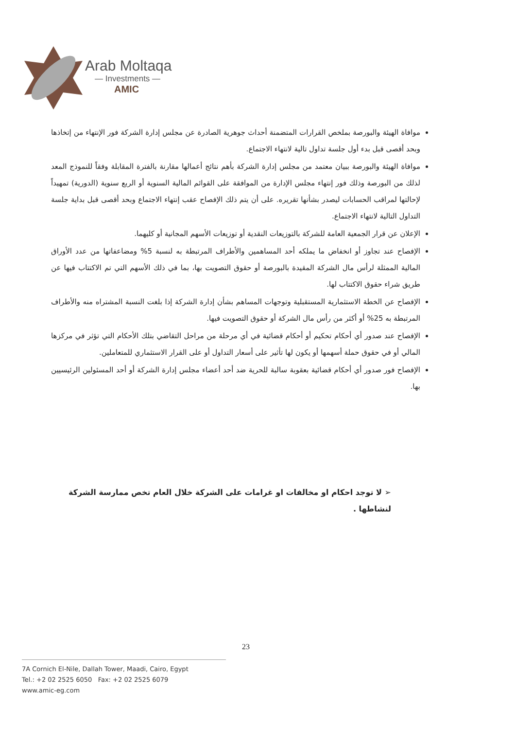Arab Moltaqa
— Investments —
AMIC
موافاة الهيئة والبورصة بملخص القرارات المتضمنة أحداث جوهرية الصادرة عن مجلس إدارة الشركة فور الإنتهاء من إتخاذها وبحد أقصى قبل بدء أول جلسة تداول تالية لانتهاء الاجتماع.
موافاة الهيئة والبورصة ببيان معتمد من مجلس إدارة الشركة بأهم نتائج أعمالها مقارنة بالفترة المقابلة وفقاً للنموذج المعد لذلك من البورصة وذلك فور إنتهاء مجلس الإدارة من الموافقة على القوائم المالية السنوية أو الربع سنوية (الدورية) تمهيداً لإحالتها لمراقب الحسابات ليصدر بشأنها تقريره. على أن يتم ذلك الإفصاح عقب إنتهاء الاجتماع وبحد أقصى قبل بداية جلسة التداول التالية لانتهاء الاجتماع.
الإعلان عن قرار الجمعية العامة للشركة بالتوزيعات النقدية أو توزيعات الأسهم المجانية أو كليهما.
الإفصاح عند تجاوز أو انخفاض ما يملكه أحد المساهمين والأطراف المرتبطة به لنسبة 5% ومضاعفاتها من عدد الأوراق المالية الممثلة لرأس مال الشركة المقيدة بالبورصة أو حقوق التصويت بها، بما في ذلك الأسهم التي تم الاكتتاب فيها عن طريق شراء حقوق الاكتتاب لها.
الإفصاح عن الخطة الاستثمارية المستقبلية وتوجهات المساهم بشأن إدارة الشركة إذا بلغت النسبة المشتراه منه والأطراف المرتبطة به 25% أو أكثر من رأس مال الشركة أو حقوق التصويت فيها.
الإفصاح عند صدور أي أحكام تحكيم أو أحكام قضائية في أي مرحلة من مراحل التقاضي بتلك الأحكام التي تؤثر في مركزها المالي أو في حقوق حملة أسهمها أو يكون لها تأثير على أسعار التداول أو على القرار الاستثماري للمتعاملين.
الإفصاح فور صدور أي أحكام قضائية بعقوبة سالبة للحرية ضد أحد أعضاء مجلس إدارة الشركة أو أحد المسئولين الرئيسيين بها.
➢ لا توجد احكام او مخالفات او غرامات على الشركة خلال العام تخص ممارسة الشركة لنشاطها .
23
7A Cornich El-Nile, Dallah Tower, Maadi, Cairo, Egypt
Tel.: +2 02 2525 6050 Fax: +2 02 2525 6079
www.amic-eg.com